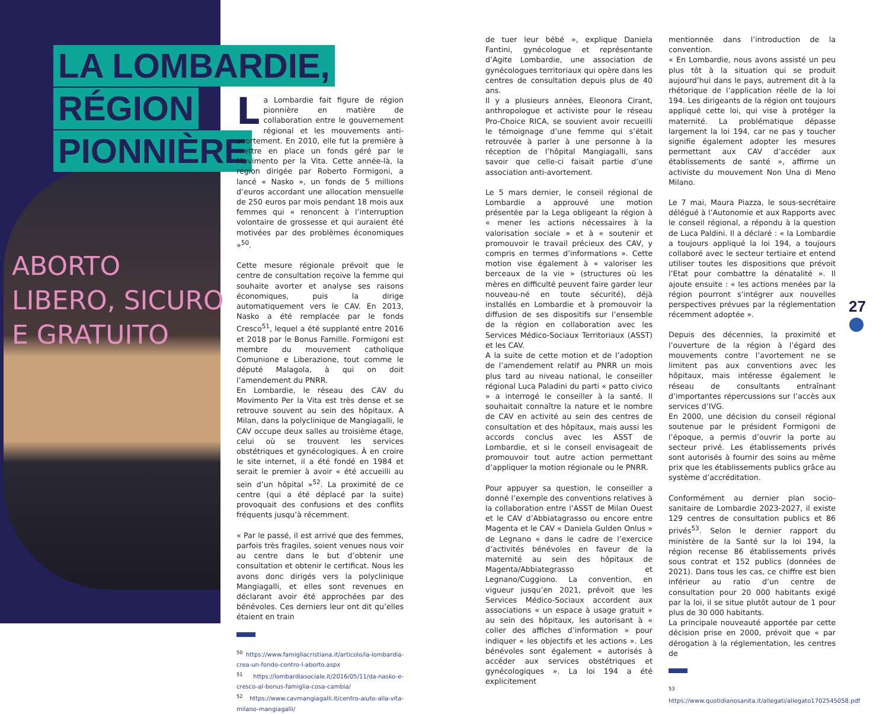ABORTO
LIBERO, SICURO
E GRATUITO
LA LOMBARDIE,
RÉGION
PIONNIÈRE
La Lombardie fait figure de région pionnière en matière de collaboration entre le gouvernement régional et les mouvements anti-avortement. En 2010, elle fut la première à mettre en place un fonds géré par le Movimento per la Vita. Cette année-là, la région dirigée par Roberto Formigoni, a lancé « Nasko », un fonds de 5 millions d’euros accordant une allocation mensuelle de 250 euros par mois pendant 18 mois aux femmes qui « renoncent à l’interruption volontaire de grossesse et qui auraient été motivées par des problèmes économiques »<sup>50</sup>.
Cette mesure régionale prévoit que le centre de consultation reçoive la femme qui souhaite avorter et analyse ses raisons économiques, puis la dirige automatiquement vers le CAV. En 2013, Nasko a été remplacée par le fonds Cresco<sup>51</sup>, lequel a été supplanté entre 2016 et 2018 par le Bonus Famille. Formigoni est membre du mouvement catholique Comunione e Liberazione, tout comme le député Malagola, à qui on doit l’amendement du PNRR.
En Lombardie, le réseau des CAV du Movimento Per la Vita est très dense et se retrouve souvent au sein des hôpitaux. A Milan, dans la polyclinique de Mangiagalli, le CAV occupe deux salles au troisième étage, celui où se trouvent les services obstétriques et gynécologiques. À en croire le site internet, il a été fondé en 1984 et serait le premier à avoir « été accueilli au sein d’un hôpital »<sup>52</sup>. La proximité de ce centre (qui a été déplacé par la suite) provoquait des confusions et des conflits fréquents jusqu’à récemment.
« Par le passé, il est arrivé que des femmes, parfois très fragiles, soient venues nous voir au centre dans le but d’obtenir une consultation et obtenir le certificat. Nous les avons donc dirigés vers la polyclinique Mangiagalli, et elles sont revenues en déclarant avoir été approchées par des bénévoles. Ces derniers leur ont dit qu’elles étaient en train
<sup>50</sup> https://www.famigliacristiana.it/articolo/la-lombardia-crea-un-fondo-contro-l-aborto.aspx
<sup>51</sup> https://lombardiasociale.it/2016/05/11/da-nasko-e-cresco-al-bonus-famiglia-cosa-cambia/
<sup>52</sup> https://www.cavmangiagalli.it/centro-aiuto-alla-vita-milano-mangiagalli/
de tuer leur bébé », explique Daniela Fantini, gynécologue et représentante d’Agite Lombardie, une association de gynécologues territoriaux qui opère dans les centres de consultation depuis plus de 40 ans.
Il y a plusieurs années, Eleonora Cirant, anthropologue et activiste pour le réseau Pro-Choice RICA, se souvient avoir recueilli le témoignage d’une femme qui s’était retrouvée à parler à une personne à la réception de l’hôpital Mangiagalli, sans savoir que celle-ci faisait partie d’une association anti-avortement.
Le 5 mars dernier, le conseil régional de Lombardie a approuvé une motion présentée par la Lega obligeant la région à « mener les actions nécessaires à la valorisation sociale » et à « soutenir et promouvoir le travail précieux des CAV, y compris en termes d’informations ». Cette motion vise également à « valoriser les berceaux de la vie » (structures où les mères en difficulté peuvent faire garder leur nouveau-né en toute sécurité), déjà installés en Lombardie et à promouvoir la diffusion de ses dispositifs sur l’ensemble de la région en collaboration avec les Services Médico-Sociaux Territoriaux (ASST) et les CAV.
A la suite de cette motion et de l’adoption de l’amendement relatif au PNRR un mois plus tard au niveau national, le conseiller régional Luca Paladini du parti « patto civico » a interrogé le conseiller à la santé. Il souhaitait connaître la nature et le nombre de CAV en activité au sein des centres de consultation et des hôpitaux, mais aussi les accords conclus avec les ASST de Lombardie, et si le conseil envisageait de promouvoir tout autre action permettant d’appliquer la motion régionale ou le PNRR.
Pour appuyer sa question, le conseiller a donné l’exemple des conventions relatives à la collaboration entre l’ASST de Milan Ouest et le CAV d’Abbiatagrasso ou encore entre Magenta et le CAV « Daniela Gulden Onlus » de Legnano « dans le cadre de l’exercice d’activités bénévoles en faveur de la maternité au sein des hôpitaux de Magenta/Abbiategrasso et Legnano/Cuggiono. La convention, en vigueur jusqu’en 2021, prévoit que les Services Médico-Sociaux accordent aux associations « un espace à usage gratuit » au sein des hôpitaux, les autorisant à « coller des affiches d’information » pour indiquer « les objectifs et les actions ». Les bénévoles sont également « autorisés à accéder aux services obstétriques et gynécologiques ». La loi 194 a été explicitement
mentionnée dans l’introduction de la convention.
« En Lombardie, nous avons assisté un peu plus tôt à la situation qui se produit aujourd’hui dans le pays, autrement dit à la rhétorique de l’application réelle de la loi 194. Les dirigeants de la région ont toujours appliqué cette loi, qui vise à protéger la maternité. La problématique dépasse largement la loi 194, car ne pas y toucher signifie également adopter les mesures permettant aux CAV d’accéder aux établissements de santé », affirme un activiste du mouvement Non Una di Meno Milano.
Le 7 mai, Maura Piazza, le sous-secrétaire délégué à l’Autonomie et aux Rapports avec le conseil régional, a répondu à la question de Luca Paldini. Il a déclaré : « la Lombardie a toujours appliqué la loi 194, a toujours collaboré avec le secteur tertiaire et entend utiliser toutes les dispositions que prévoit l’Etat pour combattre la dénatalité ». Il ajoute ensuite : « les actions menées par la région pourront s’intégrer aux nouvelles perspectives prévues par la réglementation récemment adoptée ».
Depuis des décennies, la proximité et l’ouverture de la région à l’égard des mouvements contre l’avortement ne se limitent pas aux conventions avec les hôpitaux, mais intéresse également le réseau de consultants entraînant d’importantes répercussions sur l’accès aux services d’IVG.
En 2000, une décision du conseil régional soutenue par le président Formigoni de l’époque, a permis d’ouvrir la porte au secteur privé. Les établissements privés sont autorisés à fournir des soins au même prix que les établissements publics grâce au système d’accréditation.
Conformément au dernier plan socio-sanitaire de Lombardie 2023-2027, il existe 129 centres de consultation publics et 86 privés<sup>53</sup>. Selon le dernier rapport du ministère de la Santé sur la loi 194, la région recense 86 établissements privés sous contrat et 152 publics (données de 2021). Dans tous les cas, ce chiffre est bien inférieur au ratio d’un centre de consultation pour 20 000 habitants exigé par la loi, il se situe plutôt autour de 1 pour plus de 30 000 habitants.
La principale nouveauté apportée par cette décision prise en 2000, prévoit que « par dérogation à la réglementation, les centres de
<sup>53</sup> https://www.quotidianosanita.it/allegati/allegato1702545058.pdf
27